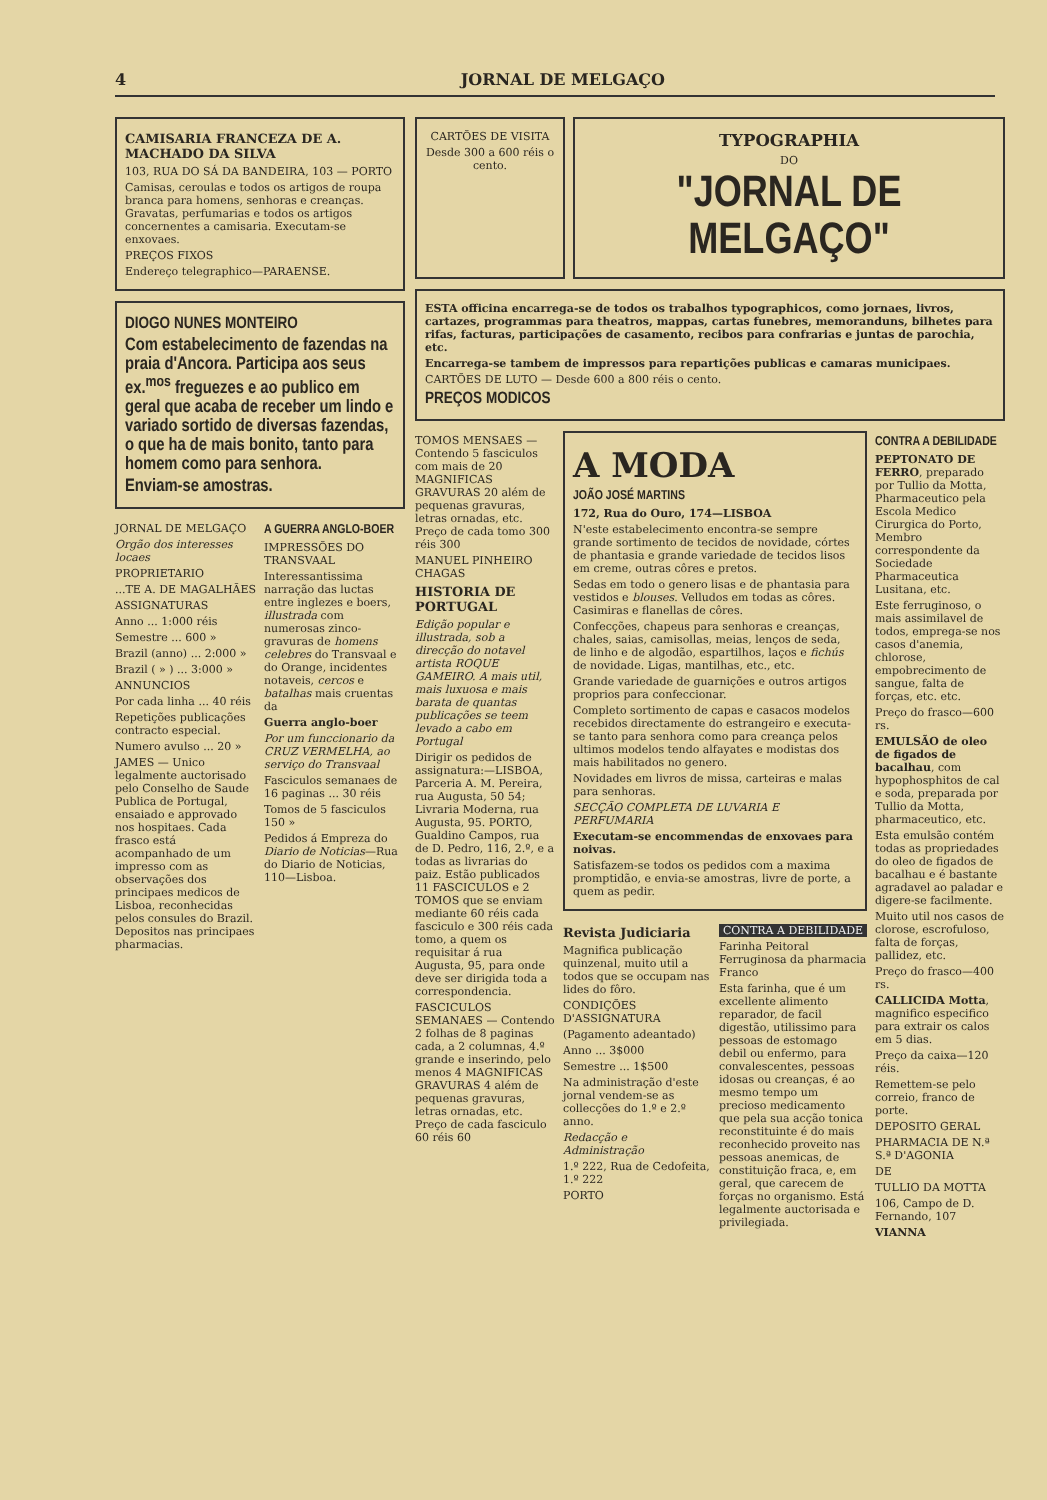4 JORNAL DE MELGAÇO
CAMISARIA FRANCEZA DE A. MACHADO DA SILVA
103, RUA DO SÁ DA BANDEIRA, 103 — PORTO
Camisas, ceroulas e todos os artigos de roupa branca para homens, senhoras e creanças. Gravatas, perfumarias e todos os artigos concernentes a camisaria. Executam-se enxovaes.
PREÇOS FIXOS
Endereço telegraphico—PARAENSE.
DIOGO NUNES MONTEIRO
Com estabelecimento de fazendas na praia d'Ancora. Participa aos seus ex.<sup>mos</sup> freguezes e ao publico em geral que acaba de receber um lindo e variado sortido de diversas fazendas, o que ha de mais bonito, tanto para homem como para senhora.
Enviam-se amostras.
JORNAL DE MELGAÇO
Orgão dos interesses locaes
PROPRIETARIO
...TE A. DE MAGALHÃES
ASSIGNATURAS
Anno ... 1:000 réis
Semestre ... 600 »
Brazil (anno) ... 2:000 »
Brazil ( » ) ... 3:000 »
ANNUNCIOS
Por cada linha ... 40 réis
Repetições publicações contracto especial.
Numero avulso ... 20 »
JAMES — Unico legalmente auctorisado pelo Conselho de Saude Publica de Portugal, ensaiado e approvado nos hospitaes. Cada frasco está acompanhado de um impresso com as observações dos principaes medicos de Lisboa, reconhecidas pelos consules do Brazil. Depositos nas principaes pharmacias.
A GUERRA ANGLO-BOER
IMPRESSÕES DO TRANSVAAL
Interessantissima narração das luctas entre inglezes e boers, illustrada com numerosas zinco-gravuras de homens celebres do Transvaal e do Orange, incidentes notaveis, cercos e batalhas mais cruentas da
Guerra anglo-boer
Por um funccionario da CRUZ VERMELHA, ao serviço do Transvaal
Fasciculos semanaes de 16 paginas ... 30 réis
Tomos de 5 fasciculos 150 »
Pedidos á Empreza do Diario de Noticias—Rua do Diario de Noticias, 110—Lisboa.
CARTÕES DE VISITA
Desde 300 a 600 réis o cento.
TYPOGRAPHIA
DO
"JORNAL DE MELGAÇO"
ESTA officina encarrega-se de todos os trabalhos typographicos, como jornaes, livros, cartazes, programmas para theatros, mappas, cartas funebres, memoranduns, bilhetes para rifas, facturas, participações de casamento, recibos para confrarias e juntas de parochia, etc.
Encarrega-se tambem de impressos para repartições publicas e camaras municipaes.
CARTÕES DE LUTO — Desde 600 a 800 réis o cento.
PREÇOS MODICOS
TOMOS MENSAES — Contendo 5 fasciculos com mais de 20 MAGNIFICAS GRAVURAS 20 além de pequenas gravuras, letras ornadas, etc. Preço de cada tomo 300 réis 300
MANUEL PINHEIRO CHAGAS
HISTORIA DE PORTUGAL
Edição popular e illustrada, sob a direcção do notavel artista ROQUE GAMEIRO. A mais util, mais luxuosa e mais barata de quantas publicações se teem levado a cabo em Portugal
Dirigir os pedidos de assignatura:—LISBOA, Parceria A. M. Pereira, rua Augusta, 50 54; Livraria Moderna, rua Augusta, 95. PORTO, Gualdino Campos, rua de D. Pedro, 116, 2.º, e a todas as livrarias do paiz. Estão publicados 11 FASCICULOS e 2 TOMOS que se enviam mediante 60 réis cada fasciculo e 300 réis cada tomo, a quem os requisitar á rua Augusta, 95, para onde deve ser dirigida toda a correspondencia.
FASCICULOS SEMANAES — Contendo 2 folhas de 8 paginas cada, a 2 columnas, 4.º grande e inserindo, pelo menos 4 MAGNIFICAS GRAVURAS 4 além de pequenas gravuras, letras ornadas, etc. Preço de cada fasciculo 60 réis 60
A MODA
JOÃO JOSÉ MARTINS
172, Rua do Ouro, 174—LISBOA
N'este estabelecimento encontra-se sempre grande sortimento de tecidos de novidade, córtes de phantasia e grande variedade de tecidos lisos em creme, outras côres e pretos.
Sedas em todo o genero lisas e de phantasia para vestidos e blouses. Velludos em todas as côres. Casimiras e flanellas de côres.
Confecções, chapeus para senhoras e creanças, chales, saias, camisollas, meias, lenços de seda, de linho e de algodão, espartilhos, laços e fichús de novidade. Ligas, mantilhas, etc., etc.
Grande variedade de guarnições e outros artigos proprios para confeccionar.
Completo sortimento de capas e casacos modelos recebidos directamente do estrangeiro e executa-se tanto para senhora como para creança pelos ultimos modelos tendo alfayates e modistas dos mais habilitados no genero.
Novidades em livros de missa, carteiras e malas para senhoras.
SECÇÃO COMPLETA DE LUVARIA E PERFUMARIA
Executam-se encommendas de enxovaes para noivas.
Satisfazem-se todos os pedidos com a maxima promptidão, e envia-se amostras, livre de porte, a quem as pedir.
Revista Judiciaria
Magnifica publicação quinzenal, muito util a todos que se occupam nas lides do fôro.
CONDIÇÕES D'ASSIGNATURA
(Pagamento adeantado)
Anno ... 3$000
Semestre ... 1$500
Na administração d'este jornal vendem-se as collecções do 1.º e 2.º anno.
Redacção e Administração
1.º 222, Rua de Cedofeita, 1.º 222
PORTO
CONTRA A DEBILIDADE
Farinha Peitoral Ferruginosa da pharmacia Franco
Esta farinha, que é um excellente alimento reparador, de facil digestão, utilissimo para pessoas de estomago debil ou enfermo, para convalescentes, pessoas idosas ou creanças, é ao mesmo tempo um precioso medicamento que pela sua acção tonica reconstituinte é do mais reconhecido proveito nas pessoas anemicas, de constituição fraca, e, em geral, que carecem de forças no organismo. Está legalmente auctorisada e privilegiada.
CONTRA A DEBILIDADE
PEPTONATO DE FERRO, preparado por Tullio da Motta, Pharmaceutico pela Escola Medico Cirurgica do Porto, Membro correspondente da Sociedade Pharmaceutica Lusitana, etc.
Este ferruginoso, o mais assimilavel de todos, emprega-se nos casos d'anemia, chlorose, empobrecimento de sangue, falta de forças, etc. etc.
Preço do frasco—600 rs.
EMULSÃO de oleo de figados de bacalhau, com hypophosphitos de cal e soda, preparada por Tullio da Motta, pharmaceutico, etc.
Esta emulsão contém todas as propriedades do oleo de figados de bacalhau e é bastante agradavel ao paladar e digere-se facilmente.
Muito util nos casos de clorose, escrofuloso, falta de forças, pallidez, etc.
Preço do frasco—400 rs.
CALLICIDA Motta, magnifico especifico para extrair os calos em 5 dias.
Preço da caixa—120 réis.
Remettem-se pelo correio, franco de porte.
DEPOSITO GERAL
PHARMACIA DE N.ª S.ª D'AGONIA
DE
TULLIO DA MOTTA
106, Campo de D. Fernando, 107
VIANNA